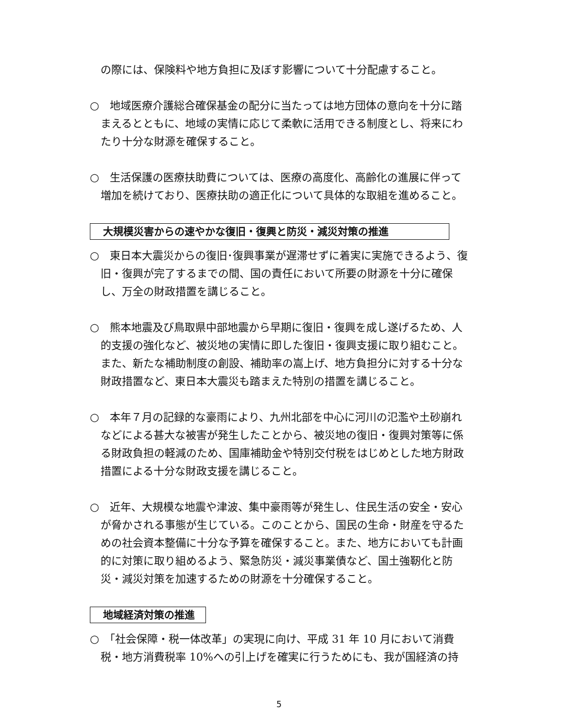の際には、保険料や地方負担に及ぼす影響について十分配慮すること。
○　地域医療介護総合確保基金の配分に当たっては地方団体の意向を十分に踏まえるとともに、地域の実情に応じて柔軟に活用できる制度とし、将来にわたり十分な財源を確保すること。
○　生活保護の医療扶助費については、医療の高度化、高齢化の進展に伴って増加を続けており、医療扶助の適正化について具体的な取組を進めること。
大規模災害からの速やかな復旧・復興と防災・減災対策の推進
○　東日本大震災からの復旧･復興事業が遅滞せずに着実に実施できるよう、復旧・復興が完了するまでの間、国の責任において所要の財源を十分に確保し、万全の財政措置を講じること。
○　熊本地震及び鳥取県中部地震から早期に復旧・復興を成し遂げるため、人的支援の強化など、被災地の実情に即した復旧・復興支援に取り組むこと。また、新たな補助制度の創設、補助率の嵩上げ、地方負担分に対する十分な財政措置など、東日本大震災も踏まえた特別の措置を講じること。
○　本年７月の記録的な豪雨により、九州北部を中心に河川の氾濫や土砂崩れなどによる甚大な被害が発生したことから、被災地の復旧・復興対策等に係る財政負担の軽減のため、国庫補助金や特別交付税をはじめとした地方財政措置による十分な財政支援を講じること。
○　近年、大規模な地震や津波、集中豪雨等が発生し、住民生活の安全・安心が脅かされる事態が生じている。このことから、国民の生命・財産を守るための社会資本整備に十分な予算を確保すること。また、地方においても計画的に対策に取り組めるよう、緊急防災・減災事業債など、国土強靭化と防災・減災対策を加速するための財源を十分確保すること。
地域経済対策の推進
○　「社会保障・税一体改革」の実現に向け、平成 31 年 10 月において消費税・地方消費税率 10%への引上げを確実に行うためにも、我が国経済の持
5